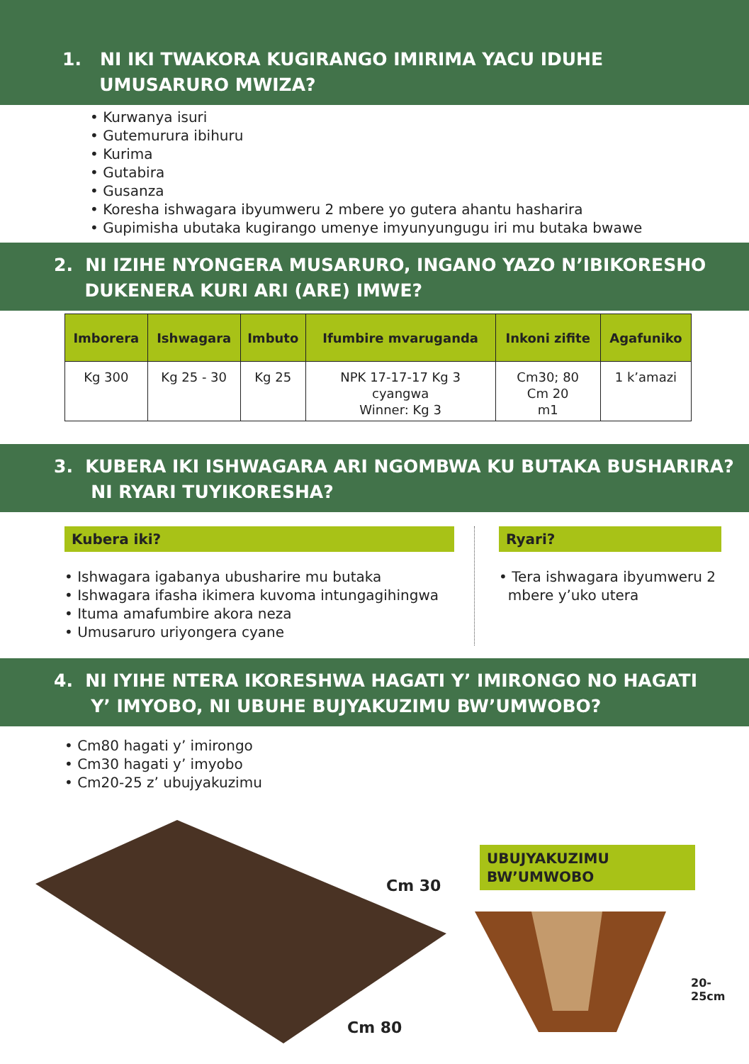1. NI IKI TWAKORA KUGIRANGO IMIRIMA YACU IDUHE
UMUSARURO MWIZA?
• Kurwanya isuri
• Gutemurura ibihuru
• Kurima
• Gutabira
• Gusanza
• Koresha ishwagara ibyumweru 2 mbere yo gutera ahantu hasharira
• Gupimisha ubutaka kugirango umenye imyunyungugu iri mu butaka bwawe
2. NI IZIHE NYONGERA MUSARURO, INGANO YAZO N’IBIKORESHO
DUKENERA KURI ARI (ARE) IMWE?
| Imborera | Ishwagara | Imbuto | Ifumbire mvaruganda | Inkoni zifite | Agafuniko |
| --- | --- | --- | --- | --- | --- |
| Kg 300 | Kg 25 - 30 | Kg 25 | NPK 17-17-17 Kg 3 cyangwa Winner: Kg 3 | Cm30; 80 Cm 20 m1 | 1 k’amazi |
3. KUBERA IKI ISHWAGARA ARI NGOMBWA KU BUTAKA BUSHARIRA?
NI RYARI TUYIKORESHA?
Kubera iki?
• Ishwagara igabanya ubusharire mu butaka
• Ishwagara ifasha ikimera kuvoma intungagihingwa
• Ituma amafumbire akora neza
• Umusaruro uriyongera cyane
Ryari?
• Tera ishwagara ibyumweru 2
mbere y’uko utera
4. NI IYIHE NTERA IKORESHWA HAGATI Y’ IMIRONGO NO HAGATI
Y’ IMYOBO, NI UBUHE BUJYAKUZIMU BW’UMWOBO?
• Cm80 hagati y’ imirongo
• Cm30 hagati y’ imyobo
• Cm20-25 z’ ubujyakuzimu
Cm 30
Cm 80
UBUJYAKUZIMU
BW’UMWOBO
20-25cm